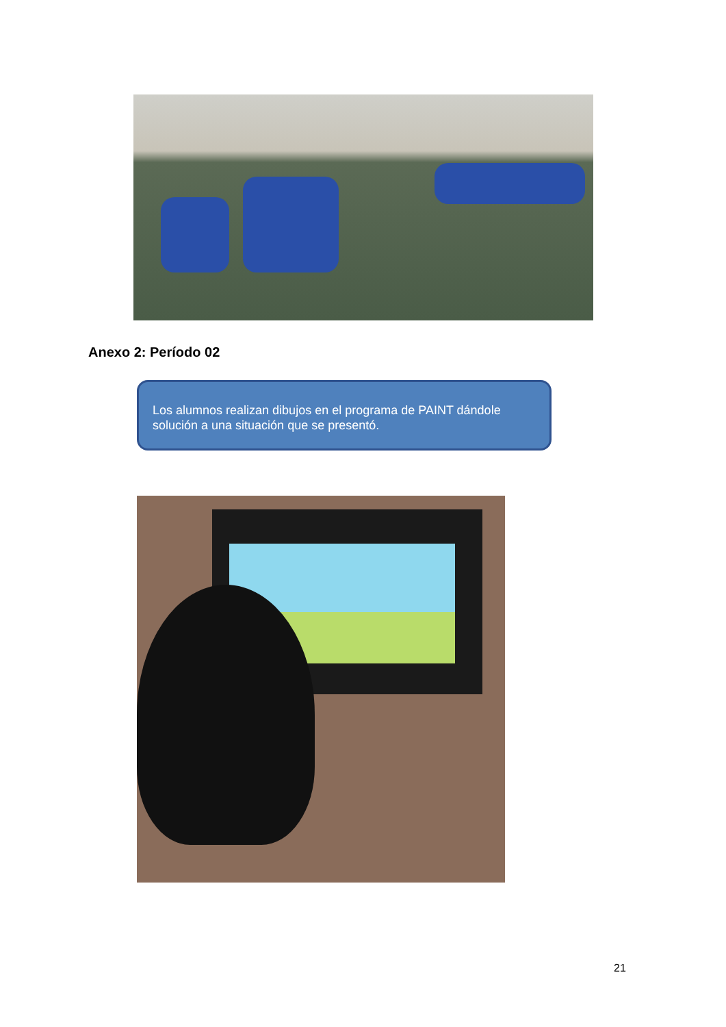Anexo 2: Período 02
Los alumnos realizan dibujos en el programa de PAINT dándole solución a una situación que se presentó.
21